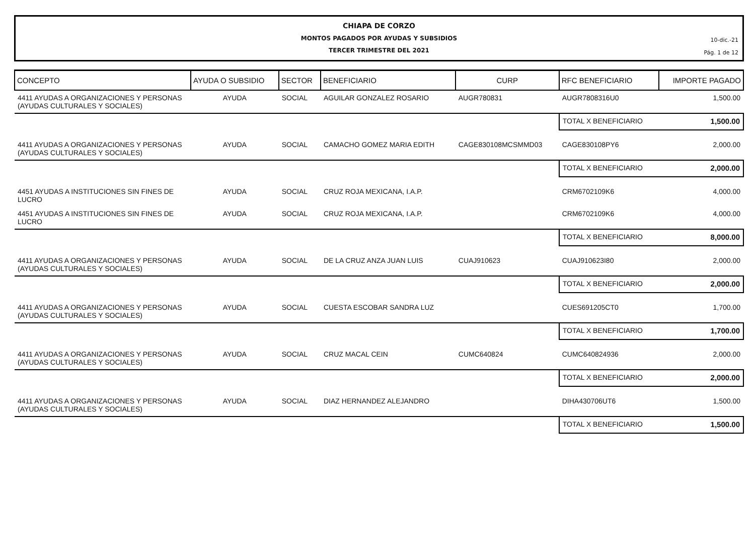CHIAPA DE CORZO
MONTOS PAGADOS POR AYUDAS Y SUBSIDIOS
TERCER TRIMESTRE DEL 2021
10-dic.-21
Pág. 1 de 12
| CONCEPTO | AYUDA O SUBSIDIO | SECTOR | BENEFICIARIO | CURP | RFC BENEFICIARIO | IMPORTE PAGADO |
| --- | --- | --- | --- | --- | --- | --- |
| 4411 AYUDAS A ORGANIZACIONES Y PERSONAS (AYUDAS CULTURALES Y SOCIALES) | AYUDA | SOCIAL | AGUILAR GONZALEZ ROSARIO | AUGR780831 | AUGR7808316U0 | 1,500.00 |
| | | | | | TOTAL X BENEFICIARIO | 1,500.00 |
| 4411 AYUDAS A ORGANIZACIONES Y PERSONAS (AYUDAS CULTURALES Y SOCIALES) | AYUDA | SOCIAL | CAMACHO GOMEZ MARIA EDITH | CAGE830108MCSMMD03 | CAGE830108PY6 | 2,000.00 |
| | | | | | TOTAL X BENEFICIARIO | 2,000.00 |
| 4451 AYUDAS A INSTITUCIONES SIN FINES DE LUCRO | AYUDA | SOCIAL | CRUZ ROJA MEXICANA, I.A.P. | | CRM6702109K6 | 4,000.00 |
| 4451 AYUDAS A INSTITUCIONES SIN FINES DE LUCRO | AYUDA | SOCIAL | CRUZ ROJA MEXICANA, I.A.P. | | CRM6702109K6 | 4,000.00 |
| | | | | | TOTAL X BENEFICIARIO | 8,000.00 |
| 4411 AYUDAS A ORGANIZACIONES Y PERSONAS (AYUDAS CULTURALES Y SOCIALES) | AYUDA | SOCIAL | DE LA CRUZ ANZA JUAN LUIS | CUAJ910623 | CUAJ910623I80 | 2,000.00 |
| | | | | | TOTAL X BENEFICIARIO | 2,000.00 |
| 4411 AYUDAS A ORGANIZACIONES Y PERSONAS (AYUDAS CULTURALES Y SOCIALES) | AYUDA | SOCIAL | CUESTA ESCOBAR SANDRA LUZ | | CUES691205CT0 | 1,700.00 |
| | | | | | TOTAL X BENEFICIARIO | 1,700.00 |
| 4411 AYUDAS A ORGANIZACIONES Y PERSONAS (AYUDAS CULTURALES Y SOCIALES) | AYUDA | SOCIAL | CRUZ MACAL CEIN | CUMC640824 | CUMC640824936 | 2,000.00 |
| | | | | | TOTAL X BENEFICIARIO | 2,000.00 |
| 4411 AYUDAS A ORGANIZACIONES Y PERSONAS (AYUDAS CULTURALES Y SOCIALES) | AYUDA | SOCIAL | DIAZ HERNANDEZ ALEJANDRO | | DIHA430706UT6 | 1,500.00 |
| | | | | | TOTAL X BENEFICIARIO | 1,500.00 |